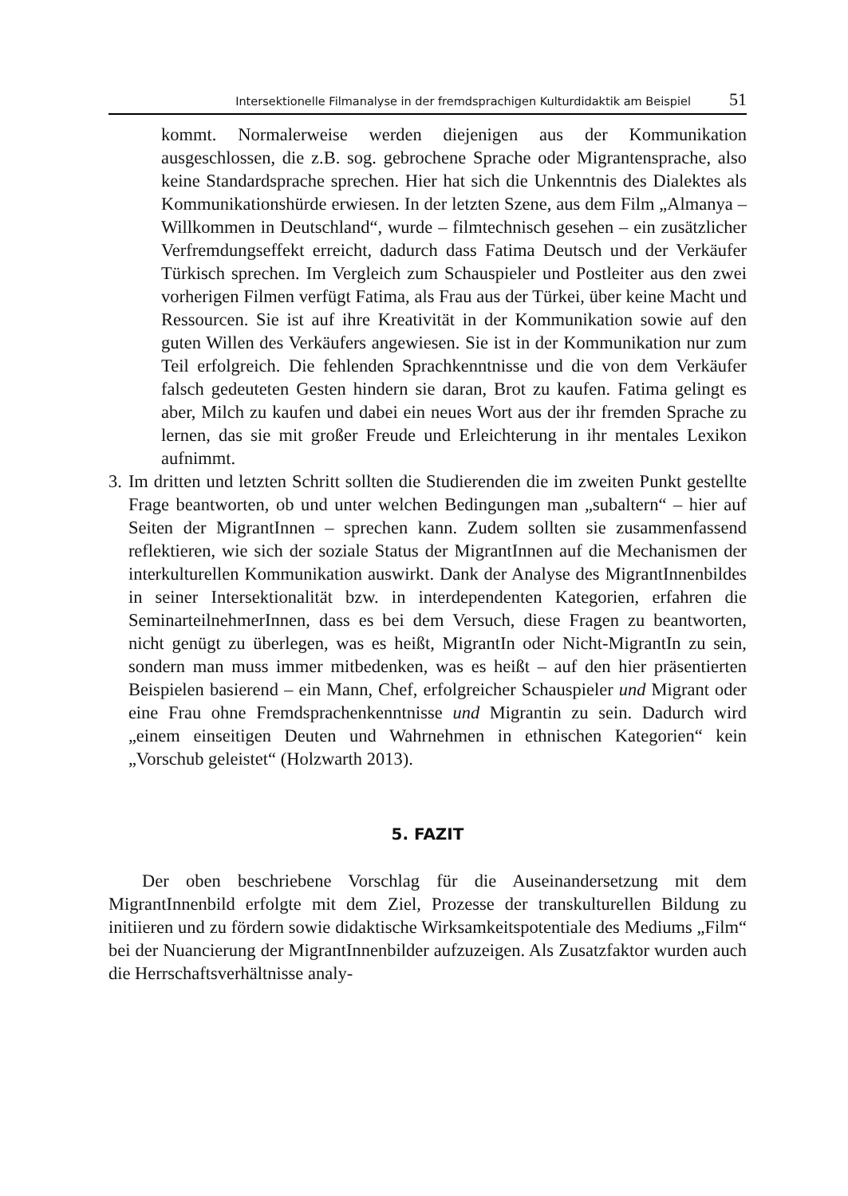Intersektionelle Filmanalyse in der fremdsprachigen Kulturdidaktik am Beispiel 51
kommt. Normalerweise werden diejenigen aus der Kommunikation ausgeschlossen, die z.B. sog. gebrochene Sprache oder Migrantensprache, also keine Standardsprache sprechen. Hier hat sich die Unkenntnis des Dialektes als Kommunikationshürde erwiesen. In der letzten Szene, aus dem Film „Almanya – Willkommen in Deutschland“, wurde – filmtechnisch gesehen – ein zusätzlicher Verfremdungseffekt erreicht, dadurch dass Fatima Deutsch und der Verkäufer Türkisch sprechen. Im Vergleich zum Schauspieler und Postleiter aus den zwei vorherigen Filmen verfügt Fatima, als Frau aus der Türkei, über keine Macht und Ressourcen. Sie ist auf ihre Kreativität in der Kommunikation sowie auf den guten Willen des Verkäufers angewiesen. Sie ist in der Kommunikation nur zum Teil erfolgreich. Die fehlenden Sprachkenntnisse und die von dem Verkäufer falsch gedeuteten Gesten hindern sie daran, Brot zu kaufen. Fatima gelingt es aber, Milch zu kaufen und dabei ein neues Wort aus der ihr fremden Sprache zu lernen, das sie mit großer Freude und Erleichterung in ihr mentales Lexikon aufnimmt.
3. Im dritten und letzten Schritt sollten die Studierenden die im zweiten Punkt gestellte Frage beantworten, ob und unter welchen Bedingungen man „subaltern“ – hier auf Seiten der MigrantInnen – sprechen kann. Zudem sollten sie zusammenfassend reflektieren, wie sich der soziale Status der MigrantInnen auf die Mechanismen der interkulturellen Kommunikation auswirkt. Dank der Analyse des MigrantInnenbildes in seiner Intersektionalität bzw. in interdependenten Kategorien, erfahren die SeminarteilnehmerInnen, dass es bei dem Versuch, diese Fragen zu beantworten, nicht genügt zu überlegen, was es heißt, MigrantIn oder Nicht-MigrantIn zu sein, sondern man muss immer mitbedenken, was es heißt – auf den hier präsentierten Beispielen basierend – ein Mann, Chef, erfolgreicher Schauspieler und Migrant oder eine Frau ohne Fremdsprachenkenntnisse und Migrantin zu sein. Dadurch wird „einem einseitigen Deuten und Wahrnehmen in ethnischen Kategorien“ kein „Vorschub geleistet“ (Holzwarth 2013).
5. FAZIT
Der oben beschriebene Vorschlag für die Auseinandersetzung mit dem MigrantInnenbild erfolgte mit dem Ziel, Prozesse der transkulturellen Bildung zu initiieren und zu fördern sowie didaktische Wirksamkeitspotentiale des Mediums „Film“ bei der Nuancierung der MigrantInnenbilder aufzuzeigen. Als Zusatzfaktor wurden auch die Herrschaftsverhältnisse analy-